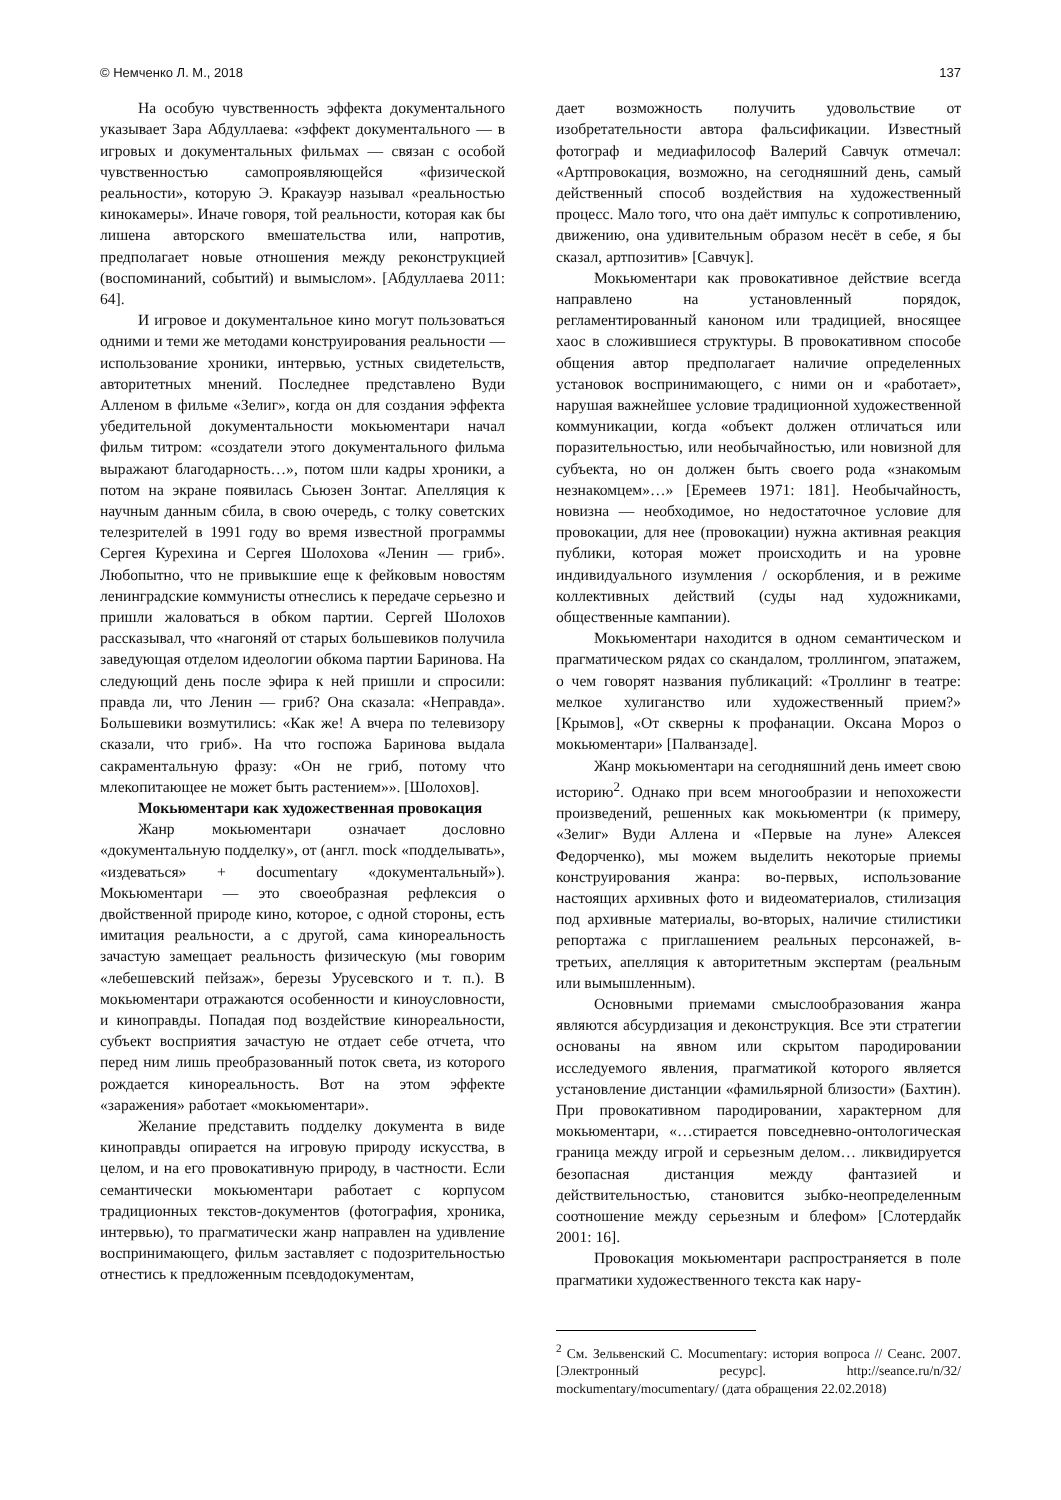© Немченко Л. М., 2018 137
На особую чувственность эффекта документального указывает Зара Абдуллаева: «эффект документального — в игровых и документальных фильмах — связан с особой чувственностью самопроявляющейся «физической реальности», которую Э. Кракауэр называл «реальностью кинокамеры». Иначе говоря, той реальности, которая как бы лишена авторского вмешательства или, напротив, предполагает новые отношения между реконструкцией (воспоминаний, событий) и вымыслом». [Абдуллаева 2011: 64].
И игровое и документальное кино могут пользоваться одними и теми же методами конструирования реальности — использование хроники, интервью, устных свидетельств, авторитетных мнений. Последнее представлено Вуди Алленом в фильме «Зелиг», когда он для создания эффекта убедительной документальности мокьюментари начал фильм титром: «создатели этого документального фильма выражают благодарность…», потом шли кадры хроники, а потом на экране появилась Сьюзен Зонтаг. Апелляция к научным данным сбила, в свою очередь, с толку советских телезрителей в 1991 году во время известной программы Сергея Курехина и Сергея Шолохова «Ленин — гриб». Любопытно, что не привыкшие еще к фейковым новостям ленинградские коммунисты отнеслись к передаче серьезно и пришли жаловаться в обком партии. Сергей Шолохов рассказывал, что «нагоняй от старых большевиков получила заведующая отделом идеологии обкома партии Баринова. На следующий день после эфира к ней пришли и спросили: правда ли, что Ленин — гриб? Она сказала: «Неправда». Большевики возмутились: «Как же! А вчера по телевизору сказали, что гриб». На что госпожа Баринова выдала сакраментальную фразу: «Он не гриб, потому что млекопитающее не может быть растением»». [Шолохов].
Мокьюментари как художественная провокация
Жанр мокьюментари означает дословно «документальную подделку», от (англ. mock «подделывать», «издеваться» + documentary «документальный»). Мокьюментари — это своеобразная рефлексия о двойственной природе кино, которое, с одной стороны, есть имитация реальности, а с другой, сама кинореальность зачастую замещает реальность физическую (мы говорим «лебешевский пейзаж», березы Урусевского и т. п.). В мокьюментари отражаются особенности и киноусловности, и киноправды. Попадая под воздействие кинореальности, субъект восприятия зачастую не отдает себе отчета, что перед ним лишь преобразованный поток света, из которого рождается кинореальность. Вот на этом эффекте «заражения» работает «мокьюментари».
Желание представить подделку документа в виде киноправды опирается на игровую природу искусства, в целом, и на его провокативную природу, в частности. Если семантически мокьюментари работает с корпусом традиционных текстов-документов (фотография, хроника, интервью), то прагматически жанр направлен на удивление воспринимающего, фильм заставляет с подозрительностью отнестись к предложенным псевдодокументам,
дает возможность получить удовольствие от изобретательности автора фальсификации. Известный фотограф и медиафилософ Валерий Савчук отмечал: «Артпровокация, возможно, на сегодняшний день, самый действенный способ воздействия на художественный процесс. Мало того, что она даёт импульс к сопротивлению, движению, она удивительным образом несёт в себе, я бы сказал, артпозитив» [Савчук].
Мокьюментари как провокативное действие всегда направлено на установленный порядок, регламентированный каноном или традицией, вносящее хаос в сложившиеся структуры. В провокативном способе общения автор предполагает наличие определенных установок воспринимающего, с ними он и «работает», нарушая важнейшее условие традиционной художественной коммуникации, когда «объект должен отличаться или поразительностью, или необычайностью, или новизной для субъекта, но он должен быть своего рода «знакомым незнакомцем»…» [Еремеев 1971: 181]. Необычайность, новизна — необходимое, но недостаточное условие для провокации, для нее (провокации) нужна активная реакция публики, которая может происходить и на уровне индивидуального изумления / оскорбления, и в режиме коллективных действий (суды над художниками, общественные кампании).
Мокьюментари находится в одном семантическом и прагматическом рядах со скандалом, троллингом, эпатажем, о чем говорят названия публикаций: «Троллинг в театре: мелкое хулиганство или художественный прием?» [Крымов], «От скверны к профанации. Оксана Мороз о мокьюментари» [Палванзаде].
Жанр мокьюментари на сегодняшний день имеет свою историю<sup>2</sup>. Однако при всем многообразии и непохожести произведений, решенных как мокьюментри (к примеру, «Зелиг» Вуди Аллена и «Первые на луне» Алексея Федорченко), мы можем выделить некоторые приемы конструирования жанра: во-первых, использование настоящих архивных фото и видеоматериалов, стилизация под архивные материалы, во-вторых, наличие стилистики репортажа с приглашением реальных персонажей, в-третьих, апелляция к авторитетным экспертам (реальным или вымышленным).
Основными приемами смыслообразования жанра являются абсурдизация и деконструкция. Все эти стратегии основаны на явном или скрытом пародировании исследуемого явления, прагматикой которого является установление дистанции «фамильярной близости» (Бахтин). При провокативном пародировании, характерном для мокьюментари, «…стирается повседневно-онтологическая граница между игрой и серьезным делом… ликвидируется безопасная дистанция между фантазией и действительностью, становится зыбко-неопределенным соотношение между серьезным и блефом» [Слотердайк 2001: 16].
Провокация мокьюментари распространяется в поле прагматики художественного текста как нару-
<sup>2</sup> См. Зельвенский С. Mocumentary: история вопроса // Сеанс. 2007. [Электронный ресурс]. http://seance.ru/n/32/ mockumentary/mocumentary/ (дата обращения 22.02.2018)